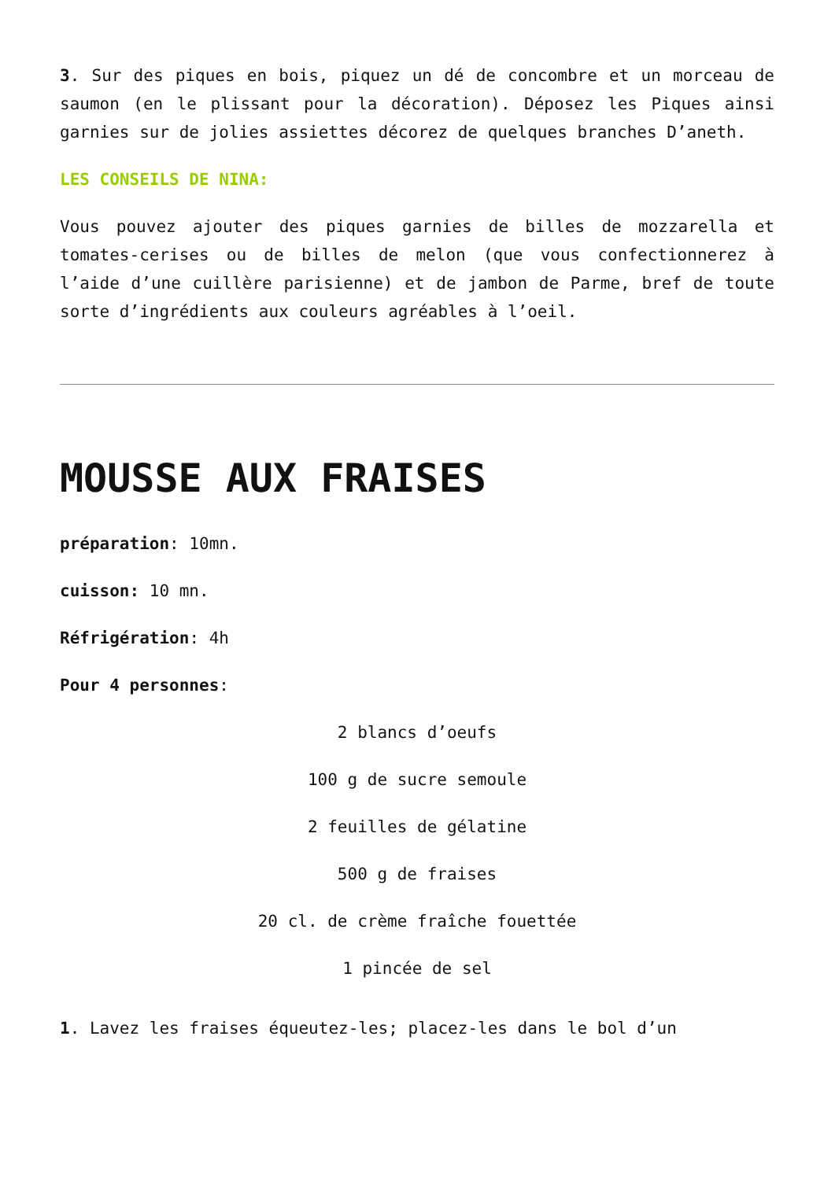3. Sur des piques en bois, piquez un dé de concombre et un morceau de saumon (en le plissant pour la décoration). Déposez les Piques ainsi garnies sur de jolies assiettes décorez de quelques branches D’aneth.
LES CONSEILS DE NINA:
Vous pouvez ajouter des piques garnies de billes de mozzarella et tomates-cerises ou de billes de melon (que vous confectionnerez à l’aide d’une cuillère parisienne) et de jambon de Parme, bref de toute sorte d’ingrédients aux couleurs agréables à l’oeil.
MOUSSE AUX FRAISES
préparation: 10mn.
cuisson: 10 mn.
Réfrigération: 4h
Pour 4 personnes:
2 blancs d’oeufs
100 g de sucre semoule
2 feuilles de gélatine
500 g de fraises
20 cl. de crème fraîche fouettée
1 pincée de sel
1. Lavez les fraises équeutez-les; placez-les dans le bol d’un